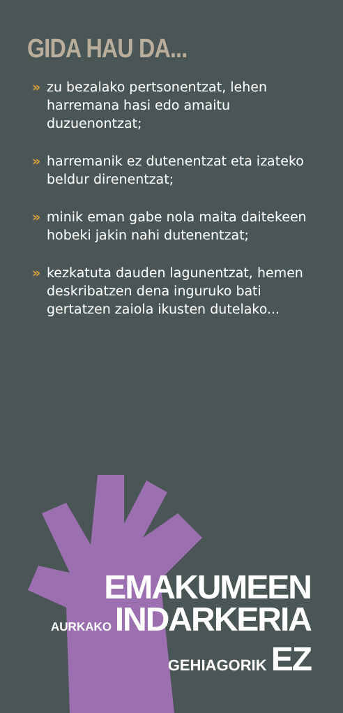GIDA HAU DA...
» zu bezalako pertsonentzat, lehen harremana hasi edo amaitu duzuenontzat;
» harremanik ez dutenentzat eta izateko beldur direnentzat;
» minik eman gabe nola maita daitekeen hobeki jakin nahi dutenentzat;
» kezkatuta dauden lagunentzat, hemen deskribatzen dena inguruko bati gertatzen zaiola ikusten dutelako...
EMAKUMEEN
AURKAKO INDARKERIA
GEHIAGORIK EZ